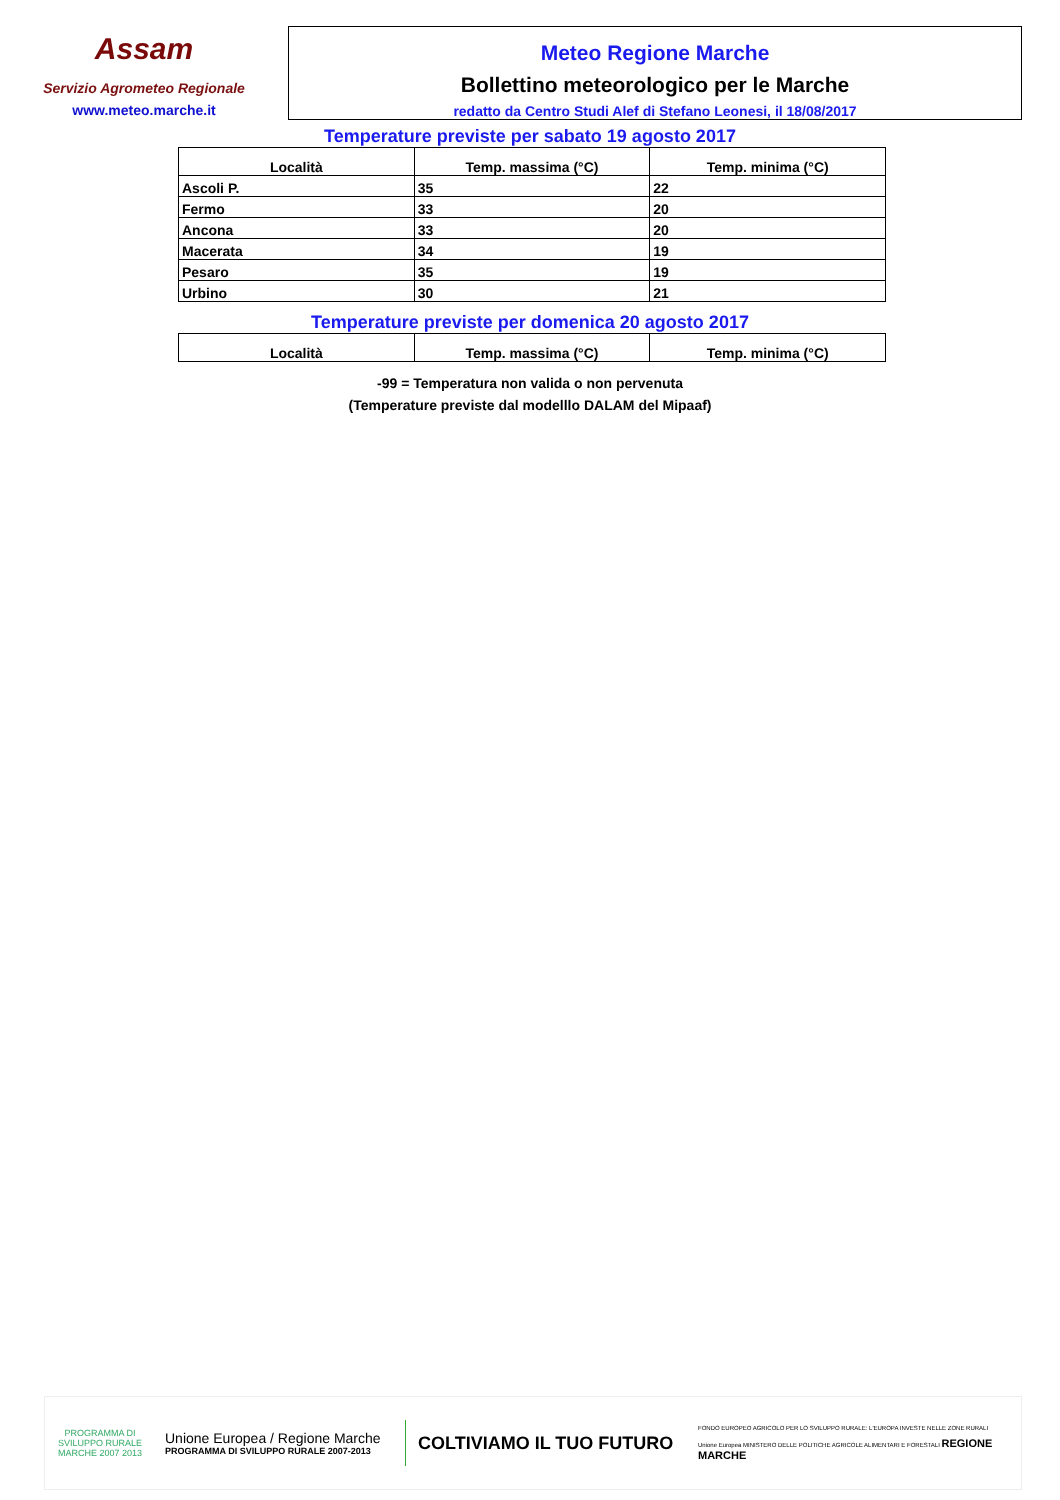Assam
Servizio Agrometeo Regionale
www.meteo.marche.it
Meteo Regione Marche
Bollettino meteorologico per le Marche
redatto da Centro Studi Alef di Stefano Leonesi, il 18/08/2017
Temperature previste per sabato 19 agosto 2017
| Località | Temp. massima (°C) | Temp. minima (°C) |
| --- | --- | --- |
| Ascoli P. | 35 | 22 |
| Fermo | 33 | 20 |
| Ancona | 33 | 20 |
| Macerata | 34 | 19 |
| Pesaro | 35 | 19 |
| Urbino | 30 | 21 |
Temperature previste per domenica 20 agosto 2017
| Località | Temp. massima (°C) | Temp. minima (°C) |
| --- | --- | --- |
-99 = Temperatura non valida o non pervenuta
(Temperature previste dal modelllo DALAM del Mipaaf)
PROGRAMMA DI SVILUPPO RURALE MARCHE 2007 2013
Unione Europea / Regione Marche
PROGRAMMA DI SVILUPPO RURALE 2007-2013
COLTIVIAMO IL TUO FUTURO
FONDO EUROPEO AGRICOLO PER LO SVILUPPO RURALE: L'EUROPA INVESTE NELLE ZONE RURALI
Unione Europea MINISTERO DELLE POLITICHE AGRICOLE ALIMENTARI E FORESTALI REGIONE MARCHE